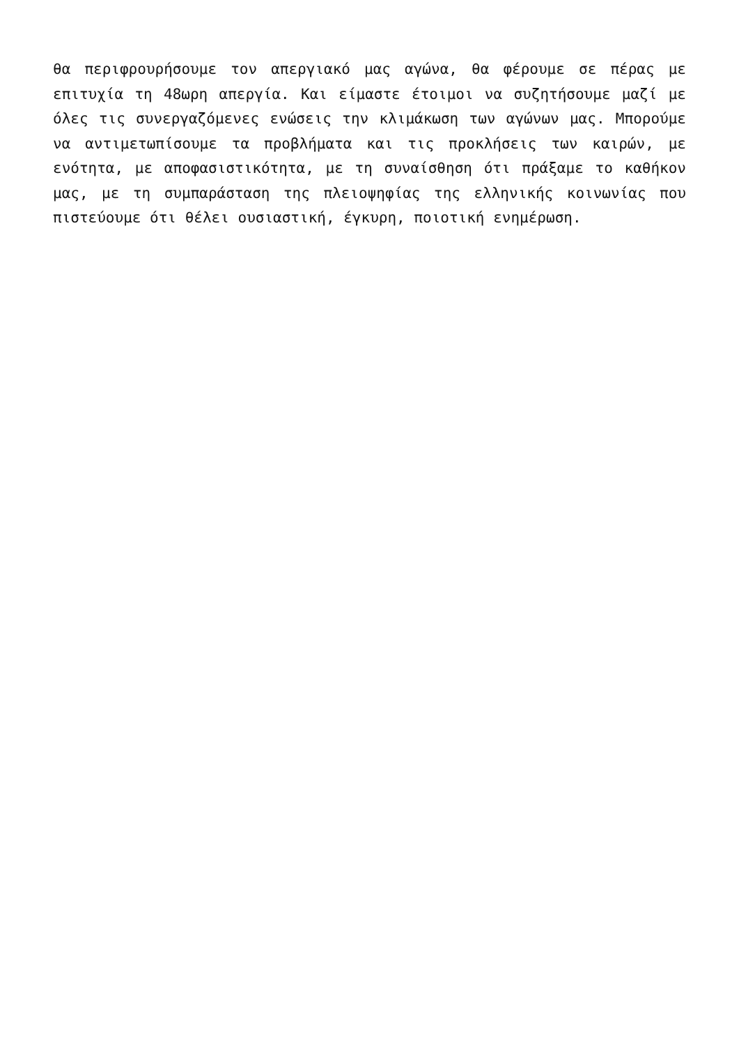θα περιφρουρήσουμε τον απεργιακό μας αγώνα, θα φέρουμε σε πέρας με επιτυχία τη 48ωρη απεργία. Και είμαστε έτοιμοι να συζητήσουμε μαζί με όλες τις συνεργαζόμενες ενώσεις την κλιμάκωση των αγώνων μας. Μπορούμε να αντιμετωπίσουμε τα προβλήματα και τις προκλήσεις των καιρών, με ενότητα, με αποφασιστικότητα, με τη συναίσθηση ότι πράξαμε το καθήκον μας, με τη συμπαράσταση της πλειοψηφίας της ελληνικής κοινωνίας που πιστεύουμε ότι θέλει ουσιαστική, έγκυρη, ποιοτική ενημέρωση.